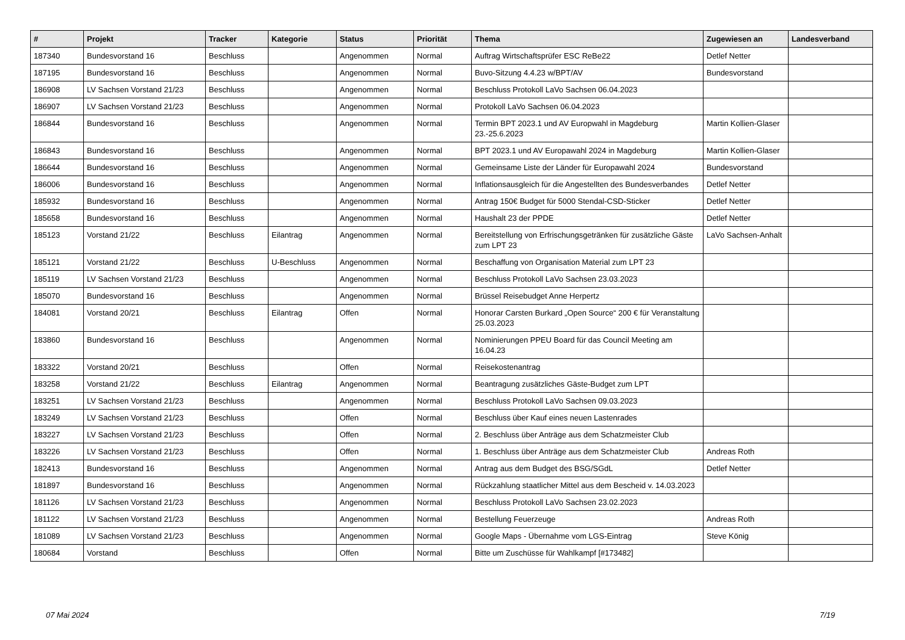| # | Projekt | Tracker | Kategorie | Status | Priorität | Thema | Zugewiesen an | Landesverband |
| --- | --- | --- | --- | --- | --- | --- | --- | --- |
| 187340 | Bundesvorstand 16 | Beschluss | | Angenommen | Normal | Auftrag Wirtschaftsprüfer ESC ReBe22 | Detlef Netter | |
| 187195 | Bundesvorstand 16 | Beschluss | | Angenommen | Normal | Buvo-Sitzung 4.4.23 w/BPT/AV | Bundesvorstand | |
| 186908 | LV Sachsen Vorstand 21/23 | Beschluss | | Angenommen | Normal | Beschluss Protokoll LaVo Sachsen 06.04.2023 | | |
| 186907 | LV Sachsen Vorstand 21/23 | Beschluss | | Angenommen | Normal | Protokoll LaVo Sachsen 06.04.2023 | | |
| 186844 | Bundesvorstand 16 | Beschluss | | Angenommen | Normal | Termin BPT 2023.1 und AV Europwahl in Magdeburg 23.-25.6.2023 | Martin Kollien-Glaser | |
| 186843 | Bundesvorstand 16 | Beschluss | | Angenommen | Normal | BPT 2023.1 und AV Europawahl 2024 in Magdeburg | Martin Kollien-Glaser | |
| 186644 | Bundesvorstand 16 | Beschluss | | Angenommen | Normal | Gemeinsame Liste der Länder für Europawahl 2024 | Bundesvorstand | |
| 186006 | Bundesvorstand 16 | Beschluss | | Angenommen | Normal | Inflationsausgleich für die Angestellten des Bundesverbandes | Detlef Netter | |
| 185932 | Bundesvorstand 16 | Beschluss | | Angenommen | Normal | Antrag 150€ Budget für 5000 Stendal-CSD-Sticker | Detlef Netter | |
| 185658 | Bundesvorstand 16 | Beschluss | | Angenommen | Normal | Haushalt 23 der PPDE | Detlef Netter | |
| 185123 | Vorstand 21/22 | Beschluss | Eilantrag | Angenommen | Normal | Bereitstellung von Erfrischungsgetränken für zusätzliche Gäste zum LPT 23 | LaVo Sachsen-Anhalt | |
| 185121 | Vorstand 21/22 | Beschluss | U-Beschluss | Angenommen | Normal | Beschaffung von Organisation Material zum LPT 23 | | |
| 185119 | LV Sachsen Vorstand 21/23 | Beschluss | | Angenommen | Normal | Beschluss Protokoll LaVo Sachsen 23.03.2023 | | |
| 185070 | Bundesvorstand 16 | Beschluss | | Angenommen | Normal | Brüssel Reisebudget Anne Herpertz | | |
| 184081 | Vorstand 20/21 | Beschluss | Eilantrag | Offen | Normal | Honorar Carsten Burkard „Open Source“ 200 € für Veranstaltung 25.03.2023 | | |
| 183860 | Bundesvorstand 16 | Beschluss | | Angenommen | Normal | Nominierungen PPEU Board für das Council Meeting am 16.04.23 | | |
| 183322 | Vorstand 20/21 | Beschluss | | Offen | Normal | Reisekostenantrag | | |
| 183258 | Vorstand 21/22 | Beschluss | Eilantrag | Angenommen | Normal | Beantragung zusätzliches Gäste-Budget zum LPT | | |
| 183251 | LV Sachsen Vorstand 21/23 | Beschluss | | Angenommen | Normal | Beschluss Protokoll LaVo Sachsen 09.03.2023 | | |
| 183249 | LV Sachsen Vorstand 21/23 | Beschluss | | Offen | Normal | Beschluss über Kauf eines neuen Lastenrades | | |
| 183227 | LV Sachsen Vorstand 21/23 | Beschluss | | Offen | Normal | 2. Beschluss über Anträge aus dem Schatzmeister Club | | |
| 183226 | LV Sachsen Vorstand 21/23 | Beschluss | | Offen | Normal | 1. Beschluss über Anträge aus dem Schatzmeister Club | Andreas Roth | |
| 182413 | Bundesvorstand 16 | Beschluss | | Angenommen | Normal | Antrag aus dem Budget des BSG/SGdL | Detlef Netter | |
| 181897 | Bundesvorstand 16 | Beschluss | | Angenommen | Normal | Rückzahlung staatlicher Mittel aus dem Bescheid v. 14.03.2023 | | |
| 181126 | LV Sachsen Vorstand 21/23 | Beschluss | | Angenommen | Normal | Beschluss Protokoll LaVo Sachsen 23.02.2023 | | |
| 181122 | LV Sachsen Vorstand 21/23 | Beschluss | | Angenommen | Normal | Bestellung Feuerzeuge | Andreas Roth | |
| 181089 | LV Sachsen Vorstand 21/23 | Beschluss | | Angenommen | Normal | Google Maps - Übernahme vom LGS-Eintrag | Steve König | |
| 180684 | Vorstand | Beschluss | | Offen | Normal | Bitte um Zuschüsse für Wahlkampf [#173482] | | |
07 Mai 2024 7/19